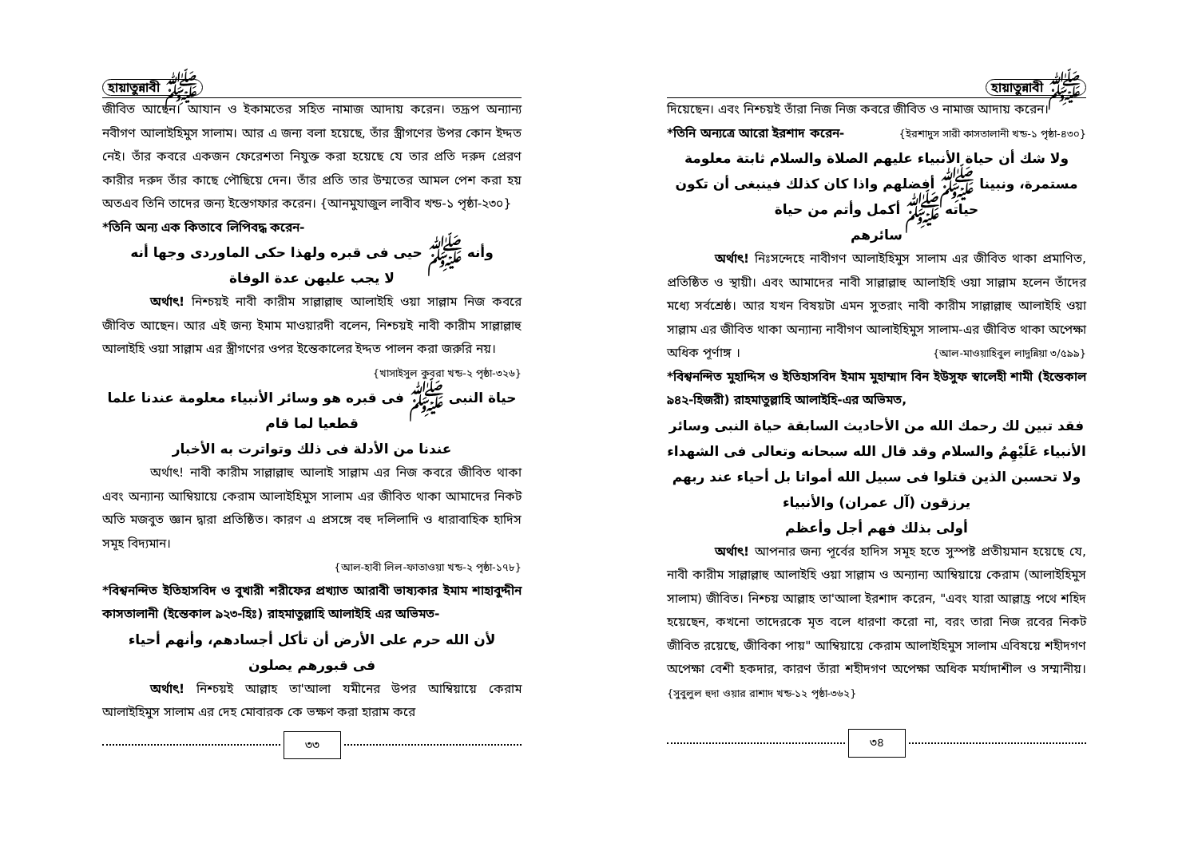হায়াতুন্নাবী ﷺ
জীবিত আছেন। আযান ও ইকামতের সহিত নামাজ আদায় করেন। তদ্রূপ অন্যান্য নবীগণ আলাইহিমুস সালাম। আর এ জন্য বলা হয়েছে, তাঁর স্ত্রীগণের উপর কোন ইদ্দত নেই। তাঁর কবরে একজন ফেরেশতা নিযুক্ত করা হয়েছে যে তার প্রতি দরুদ প্রেরণ কারীর দরুদ তাঁর কাছে পৌছিয়ে দেন। তাঁর প্রতি তার উম্মতের আমল পেশ করা হয় অতএব তিনি তাদের জন্য ইস্তেগফার করেন। {আনমুযাজুল লাবীব খন্ড-১ পৃষ্ঠা-২৩০}
*তিনি অন্য এক কিতাবে লিপিবদ্ধ করেন-
وأنه ﷺ حيى فى قبره ولهذا حكى الماوردى وجها أنه
لا يجب عليهن عدة الوفاة
অর্থাৎ! নিশ্চয়ই নাবী কারীম সাল্লাল্লাহু আলাইহি ওয়া সাল্লাম নিজ কবরে জীবিত আছেন। আর এই জন্য ইমাম মাওয়ারদী বলেন, নিশ্চয়ই নাবী কারীম সাল্লাল্লাহু আলাইহি ওয়া সাল্লাম এর স্ত্রীগণের ওপর ইন্তেকালের ইদ্দত পালন করা জরুরি নয়।
{খাসাইসুল কুবরা খন্ড-২ পৃষ্ঠা-৩২৬}
حياة النبى ﷺ فى قبره هو وسائر الأنبياء معلومة عندنا علما قطعيا لما قام
عندنا من الأدلة فى ذلك وتواترت به الأخبار
অর্থাৎ! নাবী কারীম সাল্লাল্লাহু আলাই সাল্লাম এর নিজ কবরে জীবিত থাকা এবং অন্যান্য আম্বিয়ায়ে কেরাম আলাইহিমুস সালাম এর জীবিত থাকা আমাদের নিকট অতি মজবুত জ্ঞান দ্বারা প্রতিষ্ঠিত। কারণ এ প্রসঙ্গে বহু দলিলাদি ও ধারাবাহিক হাদিস সমূহ বিদ্যমান।
{আল-হাবী লিল-ফাতাওয়া খন্ড-২ পৃষ্ঠা-১৭৮}
*বিশ্বনন্দিত ইতিহাসবিদ ও বুখারী শরীফের প্রখ্যাত আরাবী ভাষ্যকার ইমাম শাহাবুদ্দীন কাসতালানী (ইন্তেকাল ৯২৩-হিঃ) রাহমাতুল্লাহি আলাইহি এর অভিমত-
لأن الله حرم على الأرض أن تأكل أجسادهم، وأنهم أحياء
فى قبورهم يصلون
অর্থাৎ! নিশ্চয়ই আল্লাহ তা'আলা যমীনের উপর আম্বিয়ায়ে কেরাম আলাইহিমুস সালাম এর দেহ মোবারক কে ভক্ষণ করা হারাম করে
৩৩
হায়াতুন্নাবী ﷺ
দিয়েছেন। এবং নিশ্চয়ই তাঁরা নিজ নিজ কবরে জীবিত ও নামাজ আদায় করেন। {ইরশাদুস সারী কাসতালানী খন্ড-১ পৃষ্ঠা-৪৩০}
*তিনি অন্যত্রে আরো ইরশাদ করেন-
ولا شك أن حياة الأنبياء عليهم الصلاة والسلام ثابتة معلومة مستمرة، ونبينا ﷺ أفضلهم واذا كان كذلك فينبغى أن تكون حياته ﷺ أكمل وأتم من حياة
سائرهم
অর্থাৎ! নিঃসন্দেহে নাবীগণ আলাইহিমুস সালাম এর জীবিত থাকা প্রমাণিত, প্রতিষ্ঠিত ও স্থায়ী। এবং আমাদের নাবী সাল্লাল্লাহু আলাইহি ওয়া সাল্লাম হলেন তাঁদের মধ্যে সর্বশ্রেষ্ঠ। আর যখন বিষয়টা এমন সুতরাং নাবী কারীম সাল্লাল্লাহু আলাইহি ওয়া সাল্লাম এর জীবিত থাকা অন্যান্য নাবীগণ আলাইহিমুস সালাম-এর জীবিত থাকা অপেক্ষা অধিক পূর্ণাঙ্গ । {আল-মাওয়াহিবুল লাদুন্নিয়া ৩/৫৯৯}
*বিশ্বনন্দিত মুহাদ্দিস ও ইতিহাসবিদ ইমাম মুহাম্মাদ বিন ইউসুফ স্বালেহী শামী (ইন্তেকাল ৯৪২-হিজরী) রাহমাতুল্লাহি আলাইহি-এর অভিমত,
فقد تبين لك رحمك الله من الأحاديث السابقة حياة النبى وسائر الأنبياء عَلَيْهِمُ والسلام وقد قال الله سبحانه وتعالى فى الشهداء ولا تحسبن الذين قتلوا فى سبيل الله أمواتا بل أحياء عند ربهم يرزقون (آل عمران) والأنبياء
أولى بذلك فهم أجل وأعظم
অর্থাৎ! আপনার জন্য পূর্বের হাদিস সমূহ হতে সুস্পষ্ট প্রতীয়মান হয়েছে যে, নাবী কারীম সাল্লাল্লাহু আলাইহি ওয়া সাল্লাম ও অন্যান্য আম্বিয়ায়ে কেরাম (আলাইহিমুস সালাম) জীবিত। নিশ্চয় আল্লাহ তা'আলা ইরশাদ করেন, "এবং যারা আল্লাহ্র পথে শহিদ হয়েছেন, কখনো তাদেরকে মৃত বলে ধারণা করো না, বরং তারা নিজ রবের নিকট জীবিত রয়েছে, জীবিকা পায়" আম্বিয়ায়ে কেরাম আলাইহিমুস সালাম এবিষয়ে শহীদগণ অপেক্ষা বেশী হকদার, কারণ তাঁরা শহীদগণ অপেক্ষা অধিক মর্যাদাশীল ও সম্মানীয়। {সুবুলুল হুদা ওয়ার রাশাদ খন্ড-১২ পৃষ্ঠা-৩৬২}
৩৪